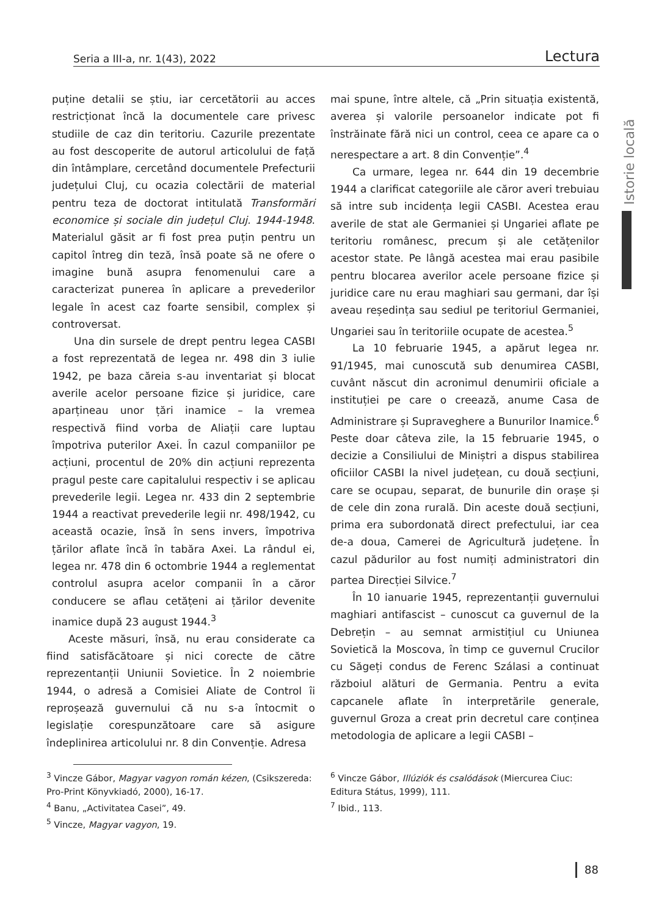Seria a III-a, nr. 1(43), 2022 Lectura
Istorie locală
puține detalii se știu, iar cercetătorii au acces restricționat încă la documentele care privesc studiile de caz din teritoriu. Cazurile prezentate au fost descoperite de autorul articolului de față din întâmplare, cercetând documentele Prefecturii județului Cluj, cu ocazia colectării de material pentru teza de doctorat intitulată Transformări economice și sociale din județul Cluj. 1944-1948. Materialul găsit ar fi fost prea puțin pentru un capitol întreg din teză, însă poate să ne ofere o imagine bună asupra fenomenului care a caracterizat punerea în aplicare a prevederilor legale în acest caz foarte sensibil, complex și controversat.
Una din sursele de drept pentru legea CASBI a fost reprezentată de legea nr. 498 din 3 iulie 1942, pe baza căreia s-au inventariat și blocat averile acelor persoane fizice și juridice, care aparțineau unor țări inamice – la vremea respectivă fiind vorba de Aliații care luptau împotriva puterilor Axei. În cazul companiilor pe acțiuni, procentul de 20% din acțiuni reprezenta pragul peste care capitalului respectiv i se aplicau prevederile legii. Legea nr. 433 din 2 septembrie 1944 a reactivat prevederile legii nr. 498/1942, cu această ocazie, însă în sens invers, împotriva țărilor aflate încă în tabăra Axei. La rândul ei, legea nr. 478 din 6 octombrie 1944 a reglementat controlul asupra acelor companii în a căror conducere se aflau cetățeni ai țărilor devenite inamice după 23 august 1944.<sup>3</sup>
Aceste măsuri, însă, nu erau considerate ca fiind satisfăcătoare și nici corecte de către reprezentanții Uniunii Sovietice. În 2 noiembrie 1944, o adresă a Comisiei Aliate de Control îi reproșează guvernului că nu s-a întocmit o legislație corespunzătoare care să asigure îndeplinirea articolului nr. 8 din Convenție. Adresa
mai spune, între altele, că „Prin situația existentă, averea și valorile persoanelor indicate pot fi înstrăinate fără nici un control, ceea ce apare ca o nerespectare a art. 8 din Convenție”.<sup>4</sup>
Ca urmare, legea nr. 644 din 19 decembrie 1944 a clarificat categoriile ale căror averi trebuiau să intre sub incidența legii CASBI. Acestea erau averile de stat ale Germaniei și Ungariei aflate pe teritoriu românesc, precum și ale cetățenilor acestor state. Pe lângă acestea mai erau pasibile pentru blocarea averilor acele persoane fizice și juridice care nu erau maghiari sau germani, dar își aveau reședința sau sediul pe teritoriul Germaniei, Ungariei sau în teritoriile ocupate de acestea.<sup>5</sup>
La 10 februarie 1945, a apărut legea nr. 91/1945, mai cunoscută sub denumirea CASBI, cuvânt născut din acronimul denumirii oficiale a instituției pe care o creează, anume Casa de Administrare și Supraveghere a Bunurilor Inamice.<sup>6</sup> Peste doar câteva zile, la 15 februarie 1945, o decizie a Consiliului de Miniștri a dispus stabilirea oficiilor CASBI la nivel județean, cu două secțiuni, care se ocupau, separat, de bunurile din orașe și de cele din zona rurală. Din aceste două secțiuni, prima era subordonată direct prefectului, iar cea de-a doua, Camerei de Agricultură județene. În cazul pădurilor au fost numiți administratori din partea Direcției Silvice.<sup>7</sup>
În 10 ianuarie 1945, reprezentanții guvernului maghiari antifascist – cunoscut ca guvernul de la Debrețin – au semnat armistițiul cu Uniunea Sovietică la Moscova, în timp ce guvernul Crucilor cu Săgeți condus de Ferenc Szálasi a continuat războiul alături de Germania. Pentru a evita capcanele aflate în interpretările generale, guvernul Groza a creat prin decretul care conținea metodologia de aplicare a legii CASBI –
<sup>3</sup> Vincze Gábor, Magyar vagyon román kézen, (Csikszereda: Pro-Print Könyvkiadó, 2000), 16-17.
<sup>4</sup> Banu, „Activitatea Casei”, 49.
<sup>5</sup> Vincze, Magyar vagyon, 19.
<sup>6</sup> Vincze Gábor, Illúziók és csalódások (Miercurea Ciuc: Editura Státus, 1999), 111.
<sup>7</sup> Ibid., 113.
88